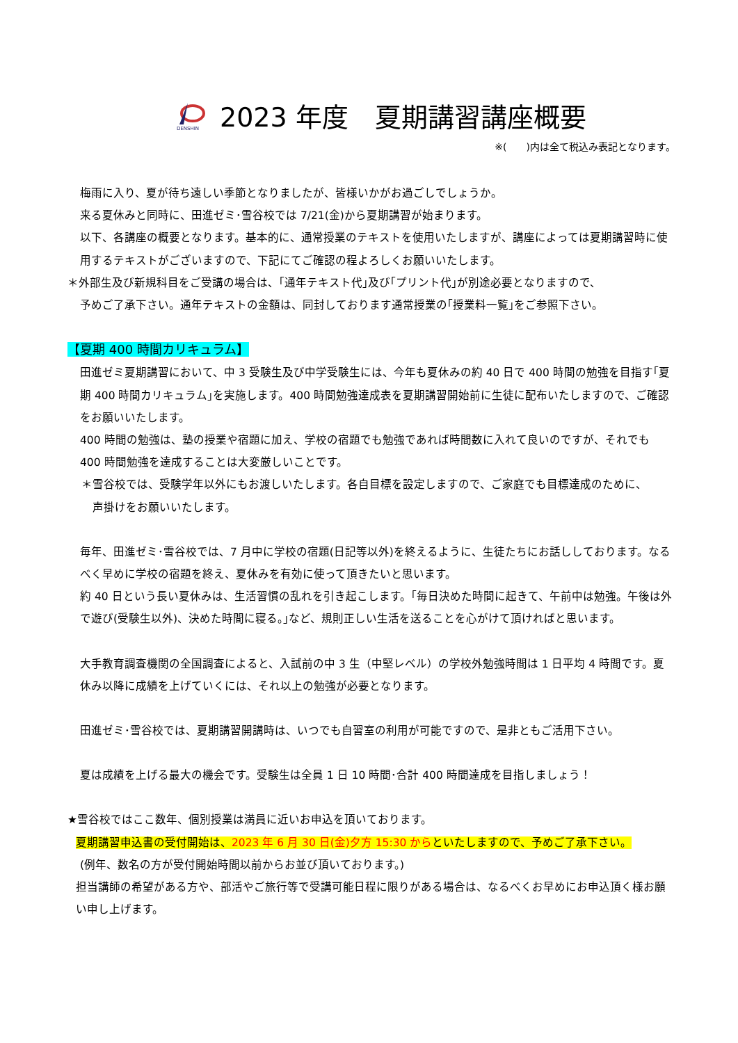DENSHIN
2023 年度　夏期講習講座概要
※(　　)内は全て税込み表記となります。
梅雨に入り、夏が待ち遠しい季節となりましたが、皆様いかがお過ごしでしょうか。
来る夏休みと同時に、田進ゼミ･雪谷校では 7/21(金)から夏期講習が始まります。
以下、各講座の概要となります。基本的に、通常授業のテキストを使用いたしますが、講座によっては夏期講習時に使用するテキストがございますので、下記にてご確認の程よろしくお願いいたします。
＊外部生及び新規科目をご受講の場合は、｢通年テキスト代｣及び｢プリント代｣が別途必要となりますので、
予めご了承下さい。通年テキストの金額は、同封しております通常授業の｢授業料一覧｣をご参照下さい。
【夏期 400 時間カリキュラム】
田進ゼミ夏期講習において、中 3 受験生及び中学受験生には、今年も夏休みの約 40 日で 400 時間の勉強を目指す｢夏期 400 時間カリキュラム｣を実施します。400 時間勉強達成表を夏期講習開始前に生徒に配布いたしますので、ご確認をお願いいたします。
400 時間の勉強は、塾の授業や宿題に加え、学校の宿題でも勉強であれば時間数に入れて良いのですが、それでも 400 時間勉強を達成することは大変厳しいことです。
＊雪谷校では、受験学年以外にもお渡しいたします。各自目標を設定しますので、ご家庭でも目標達成のために、
声掛けをお願いいたします。
毎年、田進ゼミ･雪谷校では、7 月中に学校の宿題(日記等以外)を終えるように、生徒たちにお話ししております。なるべく早めに学校の宿題を終え、夏休みを有効に使って頂きたいと思います。
約 40 日という長い夏休みは、生活習慣の乱れを引き起こします。｢毎日決めた時間に起きて、午前中は勉強。午後は外で遊び(受験生以外)、決めた時間に寝る。｣など、規則正しい生活を送ることを心がけて頂ければと思います。
大手教育調査機関の全国調査によると、入試前の中 3 生（中堅レベル）の学校外勉強時間は 1 日平均 4 時間です。夏休み以降に成績を上げていくには、それ以上の勉強が必要となります。
田進ゼミ･雪谷校では、夏期講習開講時は、いつでも自習室の利用が可能ですので、是非ともご活用下さい。
夏は成績を上げる最大の機会です。受験生は全員 1 日 10 時間･合計 400 時間達成を目指しましょう！
★雪谷校ではここ数年、個別授業は満員に近いお申込を頂いております。
夏期講習申込書の受付開始は、2023 年 6 月 30 日(金)夕方 15:30 からといたしますので、予めご了承下さい。
(例年、数名の方が受付開始時間以前からお並び頂いております。)
担当講師の希望がある方や、部活やご旅行等で受講可能日程に限りがある場合は、なるべくお早めにお申込頂く様お願い申し上げます。